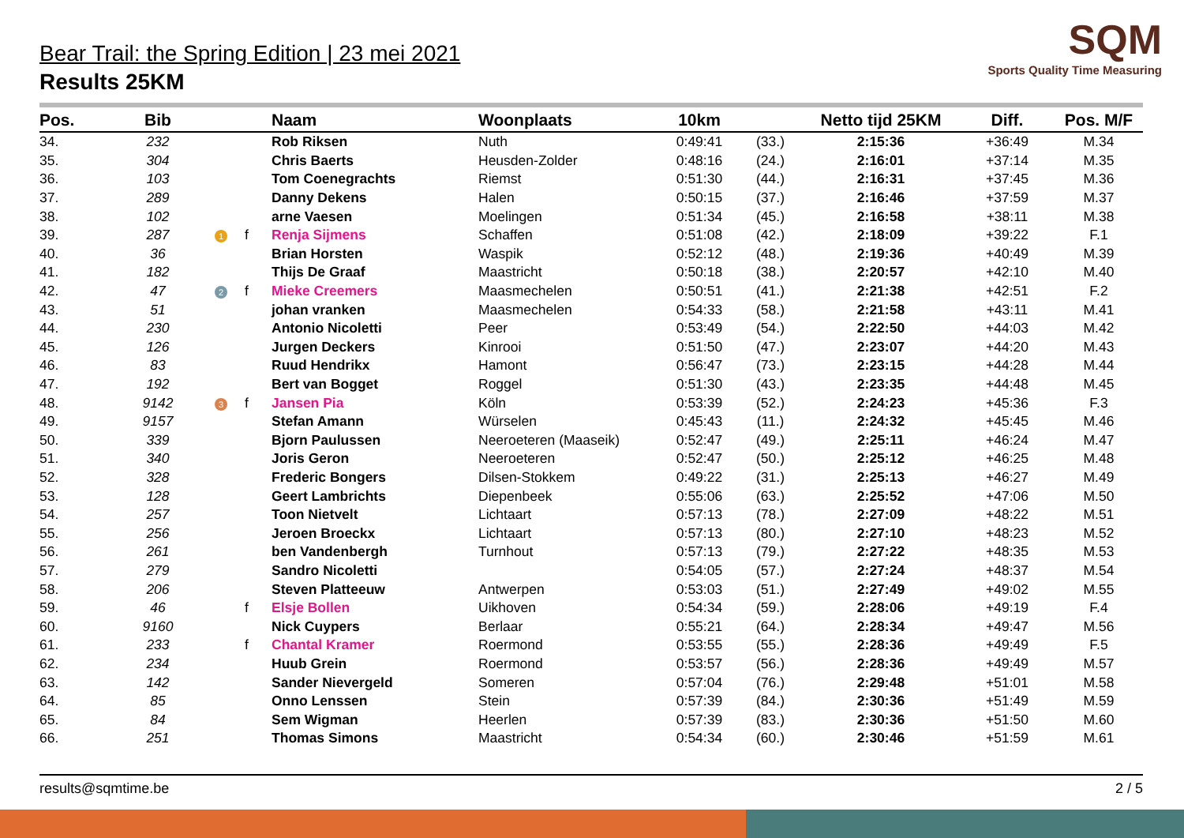SQM
Sports Quality Time Measuring
Bear Trail: the Spring Edition | 23 mei 2021
Results 25KM
| Pos. | Bib | | | Naam | Woonplaats | 10km | | Netto tijd 25KM | Diff. | Pos. M/F |
| --- | --- | --- | --- | --- | --- | --- | --- | --- | --- | --- |
| 34. | 232 | | | Rob Riksen | Nuth | 0:49:41 | (33.) | 2:15:36 | +36:49 | M.34 |
| 35. | 304 | | | Chris Baerts | Heusden-Zolder | 0:48:16 | (24.) | 2:16:01 | +37:14 | M.35 |
| 36. | 103 | | | Tom Coenegrachts | Riemst | 0:51:30 | (44.) | 2:16:31 | +37:45 | M.36 |
| 37. | 289 | | | Danny Dekens | Halen | 0:50:15 | (37.) | 2:16:46 | +37:59 | M.37 |
| 38. | 102 | | | arne Vaesen | Moelingen | 0:51:34 | (45.) | 2:16:58 | +38:11 | M.38 |
| 39. | 287 | 1 | f | Renja Sijmens | Schaffen | 0:51:08 | (42.) | 2:18:09 | +39:22 | F.1 |
| 40. | 36 | | | Brian Horsten | Waspik | 0:52:12 | (48.) | 2:19:36 | +40:49 | M.39 |
| 41. | 182 | | | Thijs De Graaf | Maastricht | 0:50:18 | (38.) | 2:20:57 | +42:10 | M.40 |
| 42. | 47 | 2 | f | Mieke Creemers | Maasmechelen | 0:50:51 | (41.) | 2:21:38 | +42:51 | F.2 |
| 43. | 51 | | | johan vranken | Maasmechelen | 0:54:33 | (58.) | 2:21:58 | +43:11 | M.41 |
| 44. | 230 | | | Antonio Nicoletti | Peer | 0:53:49 | (54.) | 2:22:50 | +44:03 | M.42 |
| 45. | 126 | | | Jurgen Deckers | Kinrooi | 0:51:50 | (47.) | 2:23:07 | +44:20 | M.43 |
| 46. | 83 | | | Ruud Hendrikx | Hamont | 0:56:47 | (73.) | 2:23:15 | +44:28 | M.44 |
| 47. | 192 | | | Bert van Bogget | Roggel | 0:51:30 | (43.) | 2:23:35 | +44:48 | M.45 |
| 48. | 9142 | 3 | f | Jansen Pia | Köln | 0:53:39 | (52.) | 2:24:23 | +45:36 | F.3 |
| 49. | 9157 | | | Stefan Amann | Würselen | 0:45:43 | (11.) | 2:24:32 | +45:45 | M.46 |
| 50. | 339 | | | Bjorn Paulussen | Neeroeteren (Maaseik) | 0:52:47 | (49.) | 2:25:11 | +46:24 | M.47 |
| 51. | 340 | | | Joris Geron | Neeroeteren | 0:52:47 | (50.) | 2:25:12 | +46:25 | M.48 |
| 52. | 328 | | | Frederic Bongers | Dilsen-Stokkem | 0:49:22 | (31.) | 2:25:13 | +46:27 | M.49 |
| 53. | 128 | | | Geert Lambrichts | Diepenbeek | 0:55:06 | (63.) | 2:25:52 | +47:06 | M.50 |
| 54. | 257 | | | Toon Nietvelt | Lichtaart | 0:57:13 | (78.) | 2:27:09 | +48:22 | M.51 |
| 55. | 256 | | | Jeroen Broeckx | Lichtaart | 0:57:13 | (80.) | 2:27:10 | +48:23 | M.52 |
| 56. | 261 | | | ben Vandenbergh | Turnhout | 0:57:13 | (79.) | 2:27:22 | +48:35 | M.53 |
| 57. | 279 | | | Sandro Nicoletti | | 0:54:05 | (57.) | 2:27:24 | +48:37 | M.54 |
| 58. | 206 | | | Steven Platteeuw | Antwerpen | 0:53:03 | (51.) | 2:27:49 | +49:02 | M.55 |
| 59. | 46 | | f | Elsje Bollen | Uikhoven | 0:54:34 | (59.) | 2:28:06 | +49:19 | F.4 |
| 60. | 9160 | | | Nick Cuypers | Berlaar | 0:55:21 | (64.) | 2:28:34 | +49:47 | M.56 |
| 61. | 233 | | f | Chantal Kramer | Roermond | 0:53:55 | (55.) | 2:28:36 | +49:49 | F.5 |
| 62. | 234 | | | Huub Grein | Roermond | 0:53:57 | (56.) | 2:28:36 | +49:49 | M.57 |
| 63. | 142 | | | Sander Nievergeld | Someren | 0:57:04 | (76.) | 2:29:48 | +51:01 | M.58 |
| 64. | 85 | | | Onno Lenssen | Stein | 0:57:39 | (84.) | 2:30:36 | +51:49 | M.59 |
| 65. | 84 | | | Sem Wigman | Heerlen | 0:57:39 | (83.) | 2:30:36 | +51:50 | M.60 |
| 66. | 251 | | | Thomas Simons | Maastricht | 0:54:34 | (60.) | 2:30:46 | +51:59 | M.61 |
results@sqmtime.be 2 / 5